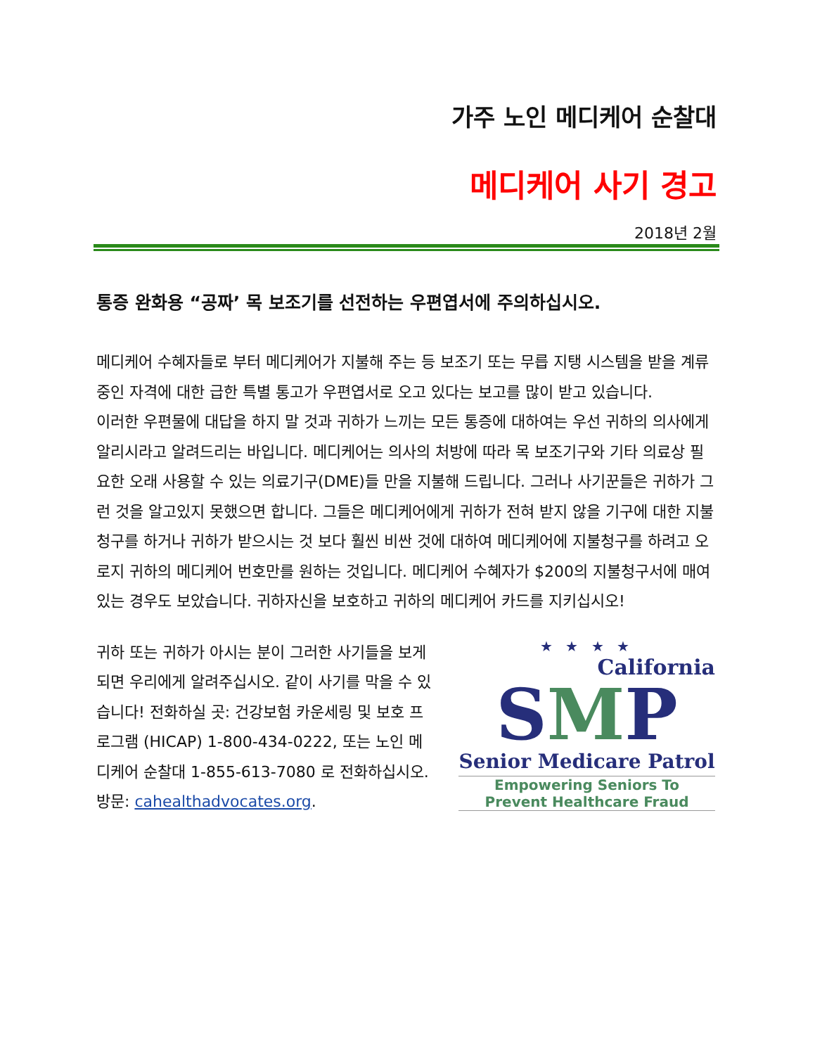가주 노인 메디케어 순찰대
메디케어 사기 경고
2018년 2월
통증 완화용 “공짜’ 목 보조기를 선전하는 우편엽서에 주의하십시오.
메디케어 수혜자들로 부터 메디케어가 지불해 주는 등 보조기 또는 무릅 지탱 시스템을 받을 계류중인 자격에 대한 급한 특별 통고가 우편엽서로 오고 있다는 보고를 많이 받고 있습니다.
이러한 우편물에 대답을 하지 말 것과 귀하가 느끼는 모든 통증에 대하여는 우선 귀하의 의사에게 알리시라고 알려드리는 바입니다. 메디케어는 의사의 처방에 따라 목 보조기구와 기타 의료상 필요한 오래 사용할 수 있는 의료기구(DME)들 만을 지불해 드립니다. 그러나 사기꾼들은 귀하가 그런 것을 알고있지 못했으면 합니다. 그들은 메디케어에게 귀하가 전혀 받지 않을 기구에 대한 지불청구를 하거나 귀하가 받으시는 것 보다 훨씬 비싼 것에 대하여 메디케어에 지불청구를 하려고 오로지 귀하의 메디케어 번호만를 원하는 것입니다. 메디케어 수혜자가 $200의 지불청구서에 매여있는 경우도 보았습니다. 귀하자신을 보호하고 귀하의 메디케어 카드를 지키십시오!
귀하 또는 귀하가 아시는 분이 그러한 사기들을 보게 되면 우리에게 알려주십시오. 같이 사기를 막을 수 있습니다! 전화하실 곳: 건강보험 카운세링 및 보호 프로그램 (HICAP) 1-800-434-0222, 또는 노인 메디케어 순찰대 1-855-613-7080 로 전화하십시오.
방문: cahealthadvocates.org.
★ ★ ★ ★
California
SMP
Senior Medicare Patrol
Empowering Seniors To
Prevent Healthcare Fraud